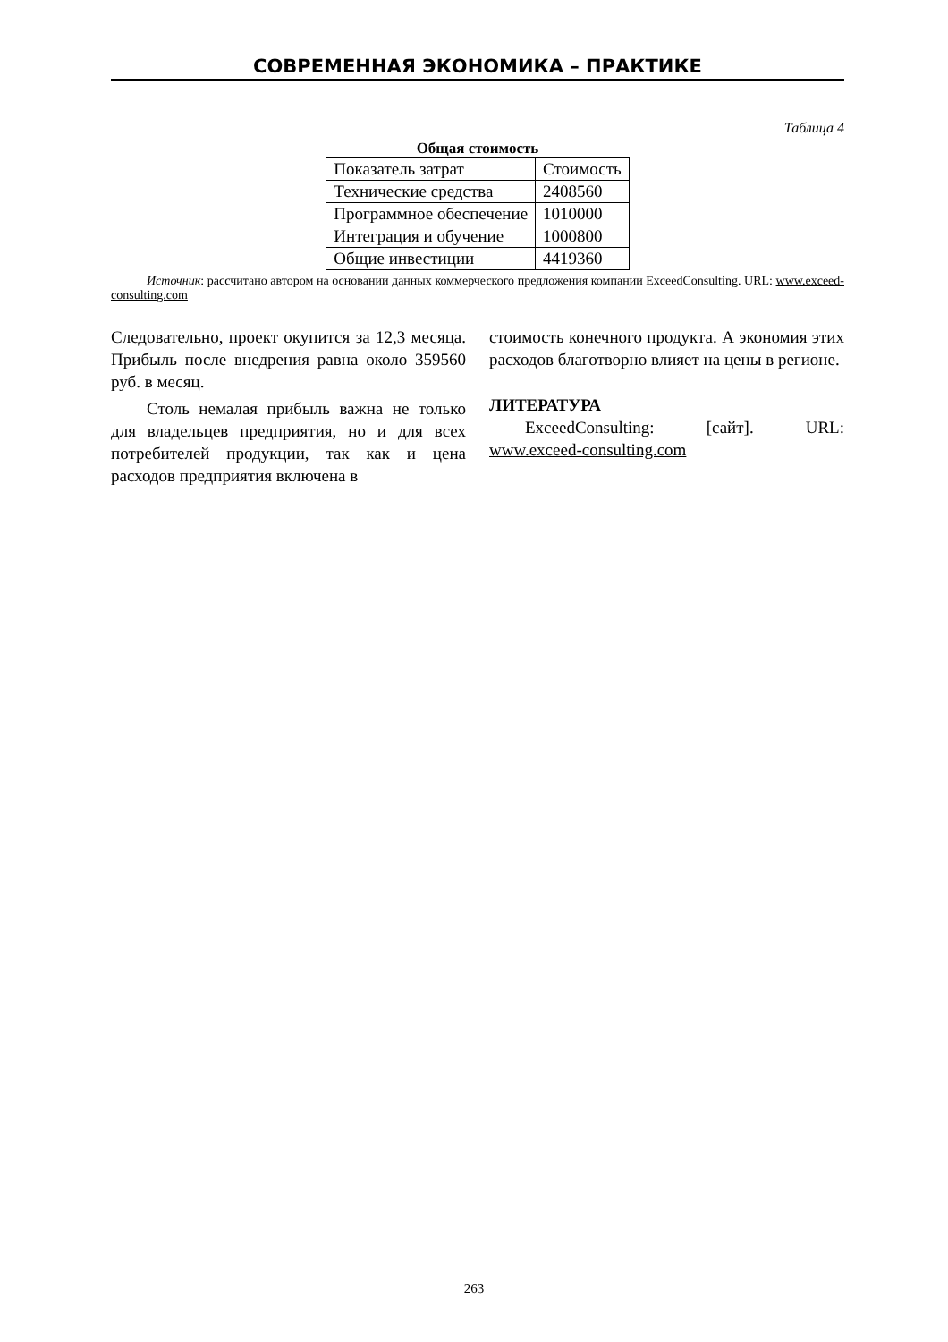СОВРЕМЕННАЯ ЭКОНОМИКА – ПРАКТИКЕ
Таблица 4
Общая стоимость
| Показатель затрат | Стоимость |
| Технические средства | 2408560 |
| Программное обеспечение | 1010000 |
| Интеграция и обучение | 1000800 |
| Общие инвестиции | 4419360 |
Источник: рассчитано автором на основании данных коммерческого предложения компании ExceedConsulting. URL: www.exceed-consulting.com
Следовательно, проект окупится за 12,3 месяца. Прибыль после внедрения равна около 359560 руб. в месяц.
Столь немалая прибыль важна не только для владельцев предприятия, но и для всех потребителей продукции, так как и цена расходов предприятия включена в
стоимость конечного продукта. А экономия этих расходов благотворно влияет на цены в регионе.
ЛИТЕРАТУРА
ExceedConsulting: [сайт]. URL: www.exceed-consulting.com
263